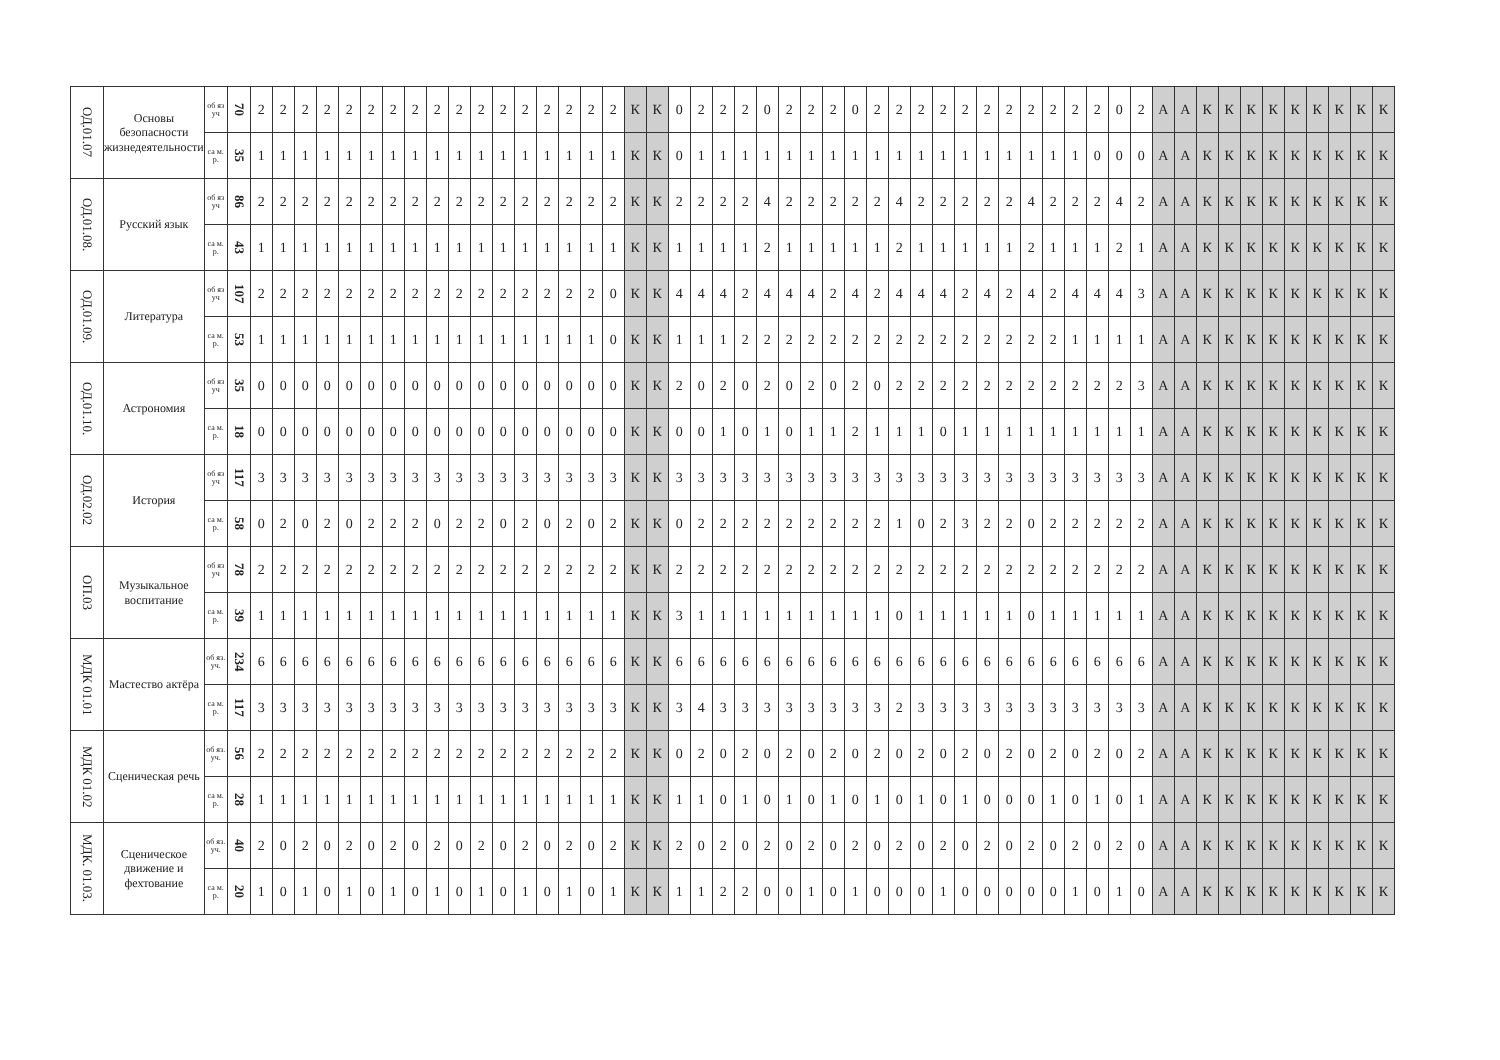| ОД.01.07 | Основы безопасности жизнедеятельности | об яз уч | 70 | 2 | 2 | 2 | 2 | 2 | 2 | 2 | 2 | 2 | 2 | 2 | 2 | 2 | 2 | 2 | 2 | 2 | К | К | 0 | 2 | 2 | 2 | 0 | 2 | 2 | 2 | 0 | 2 | 2 | 2 | 2 | 2 | 2 | 2 | 2 | 2 | 2 | 2 | 0 | 2 | А | А | К | К | К | К | К | К | К | К | К |
| | | са м. р. | 35 | 1 | 1 | 1 | 1 | 1 | 1 | 1 | 1 | 1 | 1 | 1 | 1 | 1 | 1 | 1 | 1 | 1 | К | К | 0 | 1 | 1 | 1 | 1 | 1 | 1 | 1 | 1 | 1 | 1 | 1 | 1 | 1 | 1 | 1 | 1 | 1 | 1 | 0 | 0 | 0 | А | А | К | К | К | К | К | К | К | К | К |
| ОД.01.08. | Русский язык | об яз уч | 86 | 2 | 2 | 2 | 2 | 2 | 2 | 2 | 2 | 2 | 2 | 2 | 2 | 2 | 2 | 2 | 2 | 2 | К | К | 2 | 2 | 2 | 2 | 4 | 2 | 2 | 2 | 2 | 2 | 4 | 2 | 2 | 2 | 2 | 2 | 4 | 2 | 2 | 2 | 4 | 2 | А | А | К | К | К | К | К | К | К | К | К |
| | | са м. р. | 43 | 1 | 1 | 1 | 1 | 1 | 1 | 1 | 1 | 1 | 1 | 1 | 1 | 1 | 1 | 1 | 1 | 1 | К | К | 1 | 1 | 1 | 1 | 2 | 1 | 1 | 1 | 1 | 1 | 2 | 1 | 1 | 1 | 1 | 1 | 2 | 1 | 1 | 1 | 2 | 1 | А | А | К | К | К | К | К | К | К | К | К |
| ОД.01.09. | Литература | об яз уч | 107 | 2 | 2 | 2 | 2 | 2 | 2 | 2 | 2 | 2 | 2 | 2 | 2 | 2 | 2 | 2 | 2 | 0 | К | К | 4 | 4 | 4 | 2 | 4 | 4 | 4 | 2 | 4 | 2 | 4 | 4 | 4 | 2 | 4 | 2 | 4 | 2 | 4 | 4 | 4 | 3 | А | А | К | К | К | К | К | К | К | К | К |
| | | са м. р. | 53 | 1 | 1 | 1 | 1 | 1 | 1 | 1 | 1 | 1 | 1 | 1 | 1 | 1 | 1 | 1 | 1 | 0 | К | К | 1 | 1 | 1 | 2 | 2 | 2 | 2 | 2 | 2 | 2 | 2 | 2 | 2 | 2 | 2 | 2 | 2 | 2 | 1 | 1 | 1 | 1 | А | А | К | К | К | К | К | К | К | К | К |
| ОД.01.10. | Астрономия | об яз уч | 35 | 0 | 0 | 0 | 0 | 0 | 0 | 0 | 0 | 0 | 0 | 0 | 0 | 0 | 0 | 0 | 0 | 0 | К | К | 2 | 0 | 2 | 0 | 2 | 0 | 2 | 0 | 2 | 0 | 2 | 2 | 2 | 2 | 2 | 2 | 2 | 2 | 2 | 2 | 2 | 3 | А | А | К | К | К | К | К | К | К | К | К |
| | | са м. р. | 18 | 0 | 0 | 0 | 0 | 0 | 0 | 0 | 0 | 0 | 0 | 0 | 0 | 0 | 0 | 0 | 0 | 0 | К | К | 0 | 0 | 1 | 0 | 1 | 0 | 1 | 1 | 2 | 1 | 1 | 1 | 0 | 1 | 1 | 1 | 1 | 1 | 1 | 1 | 1 | 1 | А | А | К | К | К | К | К | К | К | К | К |
| ОД.02.02 | История | об яз уч | 117 | 3 | 3 | 3 | 3 | 3 | 3 | 3 | 3 | 3 | 3 | 3 | 3 | 3 | 3 | 3 | 3 | 3 | К | К | 3 | 3 | 3 | 3 | 3 | 3 | 3 | 3 | 3 | 3 | 3 | 3 | 3 | 3 | 3 | 3 | 3 | 3 | 3 | 3 | 3 | 3 | А | А | К | К | К | К | К | К | К | К | К |
| | | са м. р. | 58 | 0 | 2 | 0 | 2 | 0 | 2 | 2 | 2 | 0 | 2 | 2 | 0 | 2 | 0 | 2 | 0 | 2 | К | К | 0 | 2 | 2 | 2 | 2 | 2 | 2 | 2 | 2 | 2 | 1 | 0 | 2 | 3 | 2 | 2 | 0 | 2 | 2 | 2 | 2 | 2 | А | А | К | К | К | К | К | К | К | К | К |
| ОП.03 | Музыкальное воспитание | об яз уч | 78 | 2 | 2 | 2 | 2 | 2 | 2 | 2 | 2 | 2 | 2 | 2 | 2 | 2 | 2 | 2 | 2 | 2 | К | К | 2 | 2 | 2 | 2 | 2 | 2 | 2 | 2 | 2 | 2 | 2 | 2 | 2 | 2 | 2 | 2 | 2 | 2 | 2 | 2 | 2 | 2 | А | А | К | К | К | К | К | К | К | К | К |
| | | са м. р. | 39 | 1 | 1 | 1 | 1 | 1 | 1 | 1 | 1 | 1 | 1 | 1 | 1 | 1 | 1 | 1 | 1 | 1 | К | К | 3 | 1 | 1 | 1 | 1 | 1 | 1 | 1 | 1 | 1 | 0 | 1 | 1 | 1 | 1 | 1 | 0 | 1 | 1 | 1 | 1 | 1 | А | А | К | К | К | К | К | К | К | К | К |
| МДК 01.01 | Мастество актёра | об яз. уч. | 234 | 6 | 6 | 6 | 6 | 6 | 6 | 6 | 6 | 6 | 6 | 6 | 6 | 6 | 6 | 6 | 6 | 6 | К | К | 6 | 6 | 6 | 6 | 6 | 6 | 6 | 6 | 6 | 6 | 6 | 6 | 6 | 6 | 6 | 6 | 6 | 6 | 6 | 6 | 6 | 6 | А | А | К | К | К | К | К | К | К | К | К |
| | | са м. р. | 117 | 3 | 3 | 3 | 3 | 3 | 3 | 3 | 3 | 3 | 3 | 3 | 3 | 3 | 3 | 3 | 3 | 3 | К | К | 3 | 4 | 3 | 3 | 3 | 3 | 3 | 3 | 3 | 3 | 2 | 3 | 3 | 3 | 3 | 3 | 3 | 3 | 3 | 3 | 3 | 3 | А | А | К | К | К | К | К | К | К | К | К |
| МДК 01.02 | Сценическая речь | об яз. уч. | 56 | 2 | 2 | 2 | 2 | 2 | 2 | 2 | 2 | 2 | 2 | 2 | 2 | 2 | 2 | 2 | 2 | 2 | К | К | 0 | 2 | 0 | 2 | 0 | 2 | 0 | 2 | 0 | 2 | 0 | 2 | 0 | 2 | 0 | 2 | 0 | 2 | 0 | 2 | 0 | 2 | А | А | К | К | К | К | К | К | К | К | К |
| | | са м. р. | 28 | 1 | 1 | 1 | 1 | 1 | 1 | 1 | 1 | 1 | 1 | 1 | 1 | 1 | 1 | 1 | 1 | 1 | К | К | 1 | 1 | 0 | 1 | 0 | 1 | 0 | 1 | 0 | 1 | 0 | 1 | 0 | 1 | 0 | 0 | 0 | 1 | 0 | 1 | 0 | 1 | А | А | К | К | К | К | К | К | К | К | К |
| МДК. 01.03. | Сценическое движение и фехтование | об яз. уч. | 40 | 2 | 0 | 2 | 0 | 2 | 0 | 2 | 0 | 2 | 0 | 2 | 0 | 2 | 0 | 2 | 0 | 2 | К | К | 2 | 0 | 2 | 0 | 2 | 0 | 2 | 0 | 2 | 0 | 2 | 0 | 2 | 0 | 2 | 0 | 2 | 0 | 2 | 0 | 2 | 0 | А | А | К | К | К | К | К | К | К | К | К |
| | | са м. р. | 20 | 1 | 0 | 1 | 0 | 1 | 0 | 1 | 0 | 1 | 0 | 1 | 0 | 1 | 0 | 1 | 0 | 1 | К | К | 1 | 1 | 2 | 2 | 0 | 0 | 1 | 0 | 1 | 0 | 0 | 0 | 1 | 0 | 0 | 0 | 0 | 0 | 1 | 0 | 1 | 0 | А | А | К | К | К | К | К | К | К | К | К |